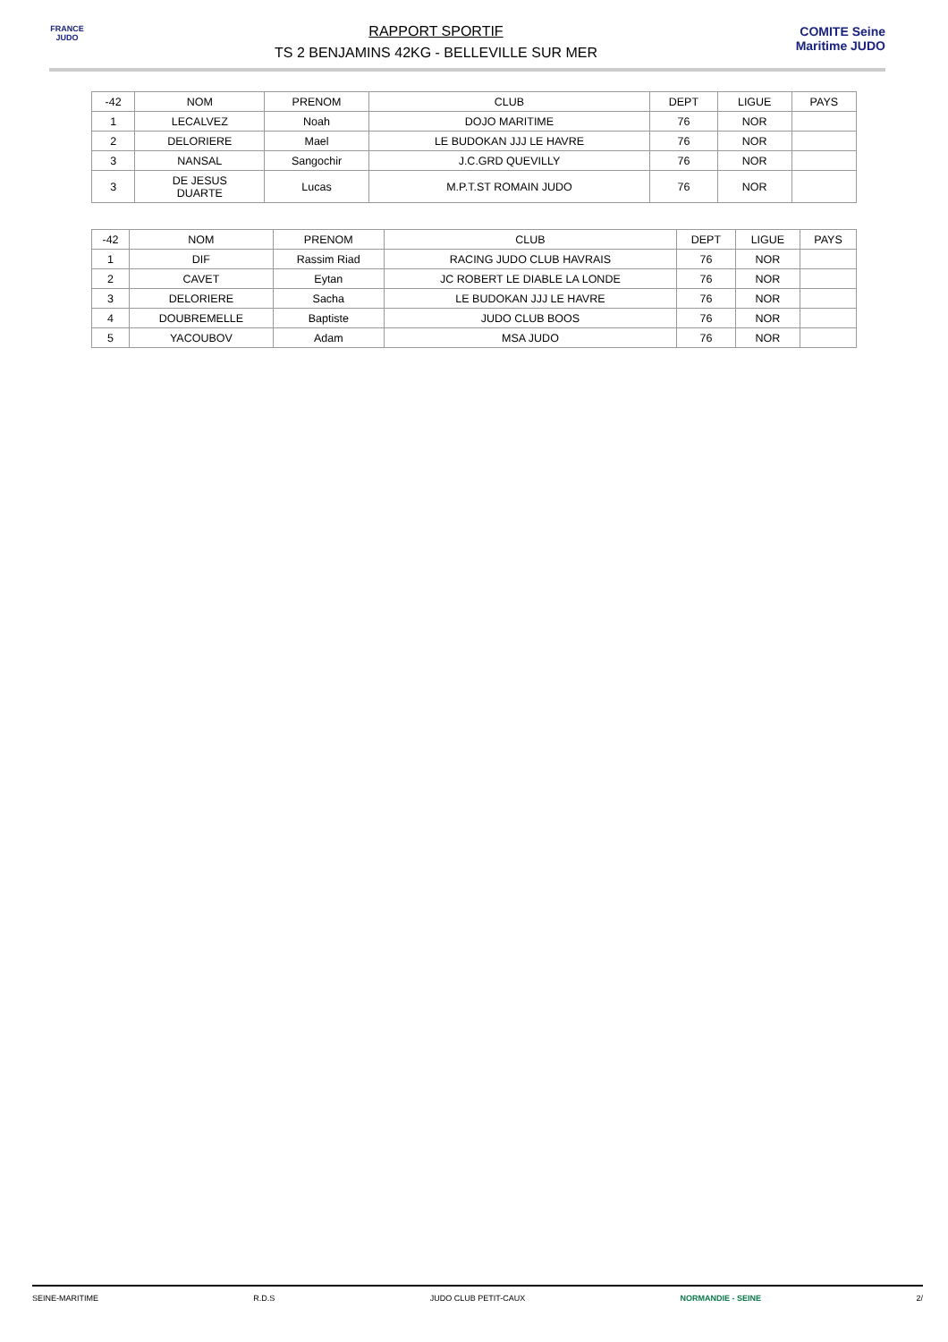FRANCE JUDO
RAPPORT SPORTIF
TS 2 BENJAMINS 42KG - BELLEVILLE SUR MER
COMITE Seine Maritime JUDO
| -42 | NOM | PRENOM | CLUB | DEPT | LIGUE | PAYS |
| --- | --- | --- | --- | --- | --- | --- |
| 1 | LECALVEZ | Noah | DOJO MARITIME | 76 | NOR | |
| 2 | DELORIERE | Mael | LE BUDOKAN JJJ LE HAVRE | 76 | NOR | |
| 3 | NANSAL | Sangochir | J.C.GRD QUEVILLY | 76 | NOR | |
| 3 | DE JESUS DUARTE | Lucas | M.P.T.ST ROMAIN JUDO | 76 | NOR | |
| -42 | NOM | PRENOM | CLUB | DEPT | LIGUE | PAYS |
| --- | --- | --- | --- | --- | --- | --- |
| 1 | DIF | Rassim Riad | RACING JUDO CLUB HAVRAIS | 76 | NOR | |
| 2 | CAVET | Eytan | JC ROBERT LE DIABLE LA LONDE | 76 | NOR | |
| 3 | DELORIERE | Sacha | LE BUDOKAN JJJ LE HAVRE | 76 | NOR | |
| 4 | DOUBREMELLE | Baptiste | JUDO CLUB BOOS | 76 | NOR | |
| 5 | YACOUBOV | Adam | MSA JUDO | 76 | NOR | |
SEINE-MARITIME R.D.S JUDO CLUB PETIT-CAUX NORMANDIE - SEINE 2/